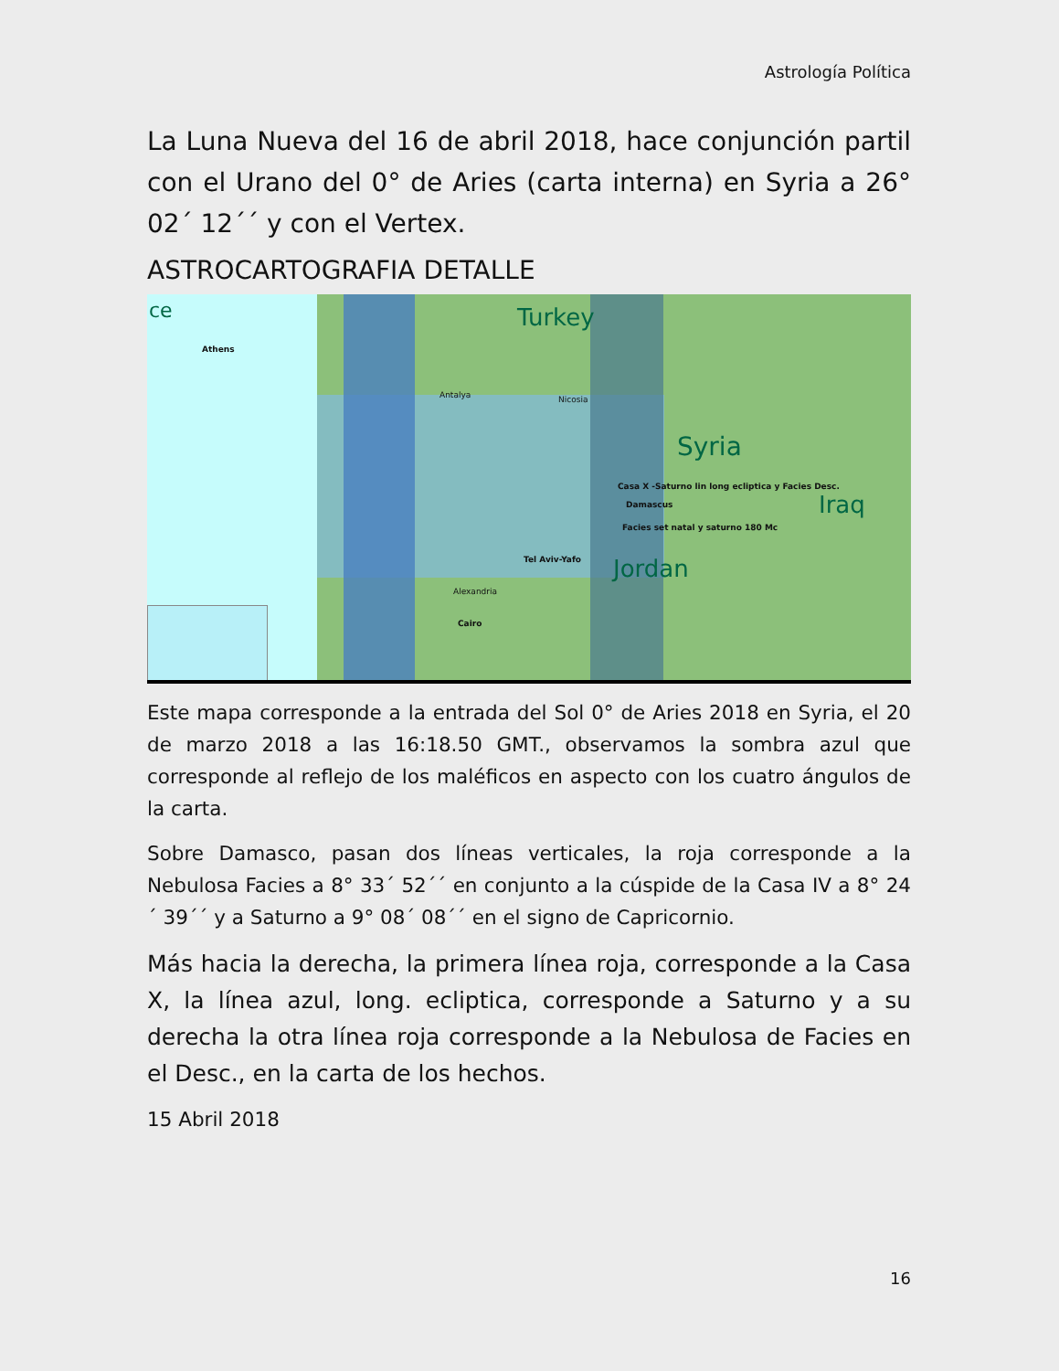Astrología Política
La Luna Nueva del 16 de abril 2018, hace conjunción partil con el Urano del 0° de Aries (carta interna) en Syria a 26° 02´ 12´´ y con el Vertex.
ASTROCARTOGRAFIA DETALLE
ce
Athens
Turkey
Syria
Casa X -Saturno lin long ecliptica y Facies Desc.
Iraq
Damascus
Facies set natal y saturno 180 Mc
Tel Aviv-Yafo Jordan
Alexandria
Cairo
Nicosia
Antalya
Este mapa corresponde a la entrada del Sol 0° de Aries 2018 en Syria, el 20 de marzo 2018 a las 16:18.50 GMT., observamos la sombra azul que corresponde al reflejo de los maléficos en aspecto con los cuatro ángulos de la carta.
Sobre Damasco, pasan dos líneas verticales, la roja corresponde a la Nebulosa Facies a 8° 33´ 52´´ en conjunto a la cúspide de la Casa IV a 8° 24´ 39´´ y a Saturno a 9° 08´ 08´´ en el signo de Capricornio.
Más hacia la derecha, la primera línea roja, corresponde a la Casa X, la línea azul, long. ecliptica, corresponde a Saturno y a su derecha la otra línea roja corresponde a la Nebulosa de Facies en el Desc., en la carta de los hechos.
15 Abril 2018
16